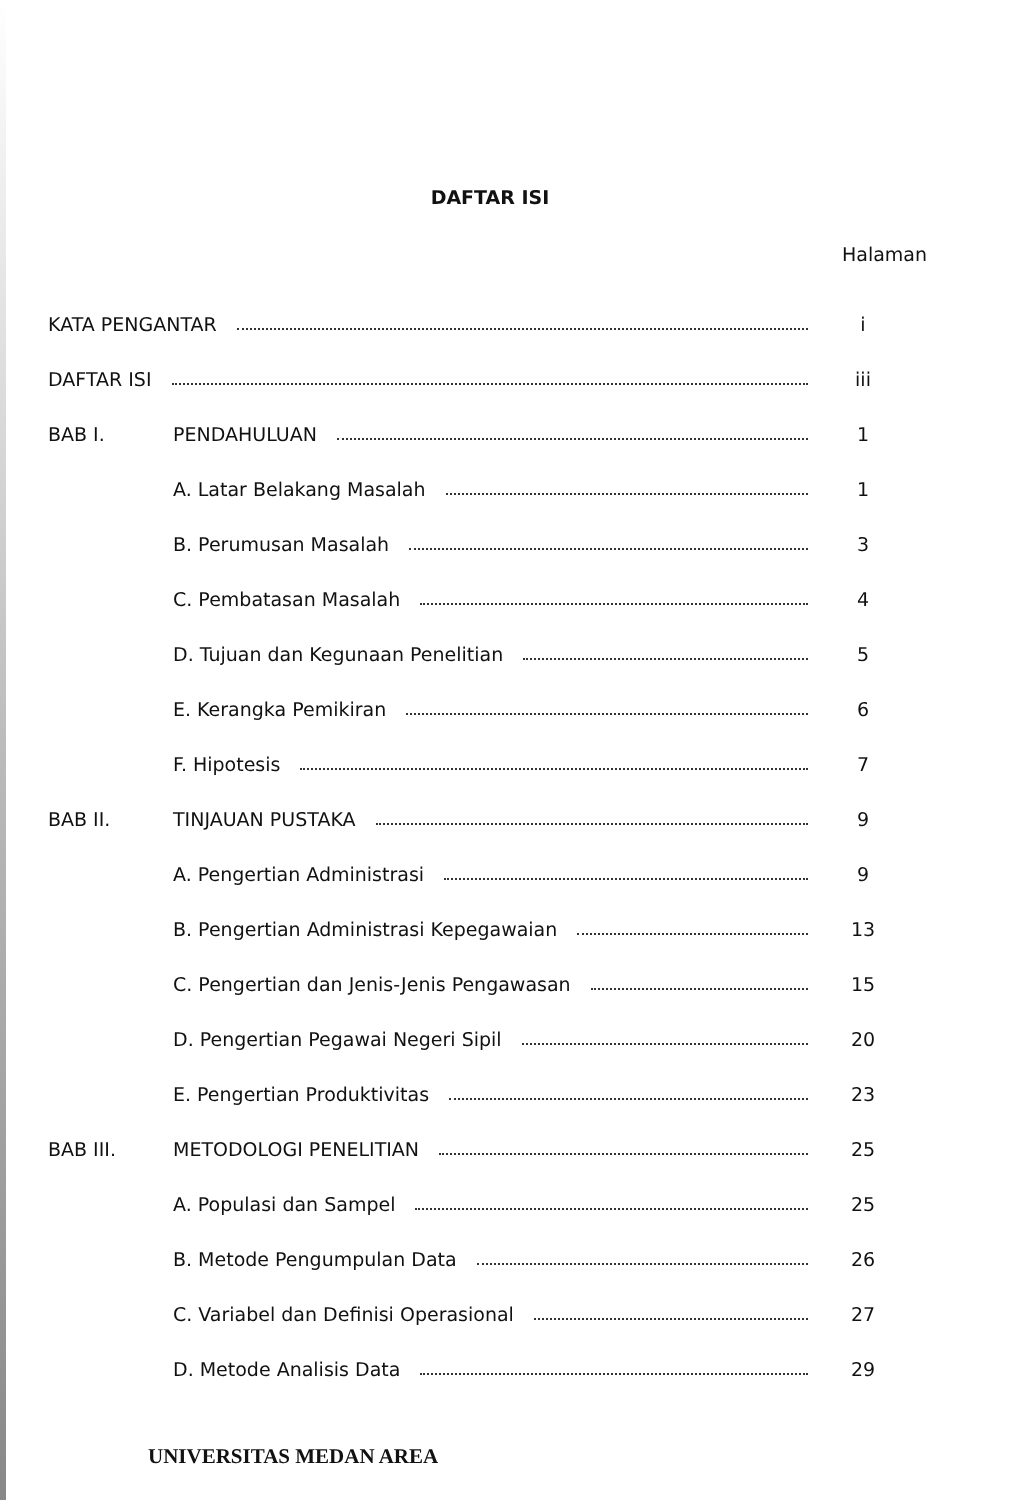DAFTAR ISI
Halaman
KATA PENGANTAR i
DAFTAR ISI iii
BAB I. PENDAHULUAN 1
A. Latar Belakang Masalah 1
B. Perumusan Masalah 3
C. Pembatasan Masalah 4
D. Tujuan dan Kegunaan Penelitian
5
E. Kerangka Pemikiran 6
F. Hipotesis 7
BAB II. TINJAUAN PUSTAKA 9
A. Pengertian Administrasi 9
B. Pengertian Administrasi Kepegawaian
13
C. Pengertian dan Jenis-Jenis Pengawasan
15
D. Pengertian Pegawai Negeri Sipil
20
E. Pengertian Produktivitas 23
BAB III. METODOLOGI PENELITIAN 25
A. Populasi dan Sampel 25
B. Metode Pengumpulan Data 26
C. Variabel dan Definisi Operasional
27
D. Metode Analisis Data 29
UNIVERSITAS MEDAN AREA